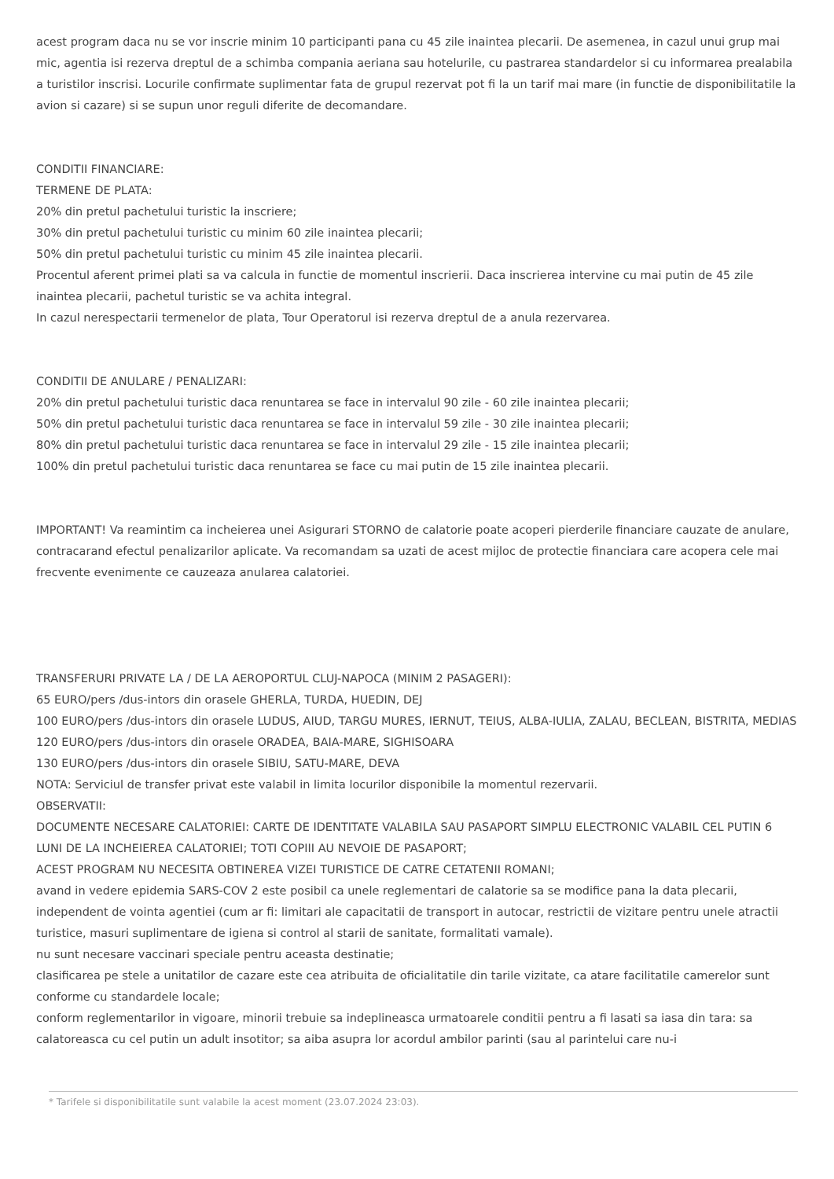acest program daca nu se vor inscrie minim 10 participanti pana cu 45 zile inaintea plecarii. De asemenea, in cazul unui grup mai mic, agentia isi rezerva dreptul de a schimba compania aeriana sau hotelurile, cu pastrarea standardelor si cu informarea prealabila a turistilor inscrisi. Locurile confirmate suplimentar fata de grupul rezervat pot fi la un tarif mai mare (in functie de disponibilitatile la avion si cazare) si se supun unor reguli diferite de decomandare.
CONDITII FINANCIARE:
TERMENE DE PLATA:
20% din pretul pachetului turistic la inscriere;
30% din pretul pachetului turistic cu minim 60 zile inaintea plecarii;
50% din pretul pachetului turistic cu minim 45 zile inaintea plecarii.
Procentul aferent primei plati sa va calcula in functie de momentul inscrierii. Daca inscrierea intervine cu mai putin de 45 zile inaintea plecarii, pachetul turistic se va achita integral.
In cazul nerespectarii termenelor de plata, Tour Operatorul isi rezerva dreptul de a anula rezervarea.
CONDITII DE ANULARE / PENALIZARI:
20% din pretul pachetului turistic daca renuntarea se face in intervalul 90 zile - 60 zile inaintea plecarii;
50% din pretul pachetului turistic daca renuntarea se face in intervalul 59 zile - 30 zile inaintea plecarii;
80% din pretul pachetului turistic daca renuntarea se face in intervalul 29 zile - 15 zile inaintea plecarii;
100% din pretul pachetului turistic daca renuntarea se face cu mai putin de 15 zile inaintea plecarii.
IMPORTANT! Va reamintim ca incheierea unei Asigurari STORNO de calatorie poate acoperi pierderile financiare cauzate de anulare, contracarand efectul penalizarilor aplicate. Va recomandam sa uzati de acest mijloc de protectie financiara care acopera cele mai frecvente evenimente ce cauzeaza anularea calatoriei.
TRANSFERURI PRIVATE LA / DE LA AEROPORTUL CLUJ-NAPOCA (MINIM 2 PASAGERI):
65 EURO/pers /dus-intors din orasele GHERLA, TURDA, HUEDIN, DEJ
100 EURO/pers /dus-intors din orasele LUDUS, AIUD, TARGU MURES, IERNUT, TEIUS, ALBA-IULIA, ZALAU, BECLEAN, BISTRITA, MEDIAS
120 EURO/pers /dus-intors din orasele ORADEA, BAIA-MARE, SIGHISOARA
130 EURO/pers /dus-intors din orasele SIBIU, SATU-MARE, DEVA
NOTA: Serviciul de transfer privat este valabil in limita locurilor disponibile la momentul rezervarii.
OBSERVATII:
DOCUMENTE NECESARE CALATORIEI: CARTE DE IDENTITATE VALABILA SAU PASAPORT SIMPLU ELECTRONIC VALABIL CEL PUTIN 6 LUNI DE LA INCHEIEREA CALATORIEI; TOTI COPIII AU NEVOIE DE PASAPORT;
ACEST PROGRAM NU NECESITA OBTINEREA VIZEI TURISTICE DE CATRE CETATENII ROMANI;
avand in vedere epidemia SARS-COV 2 este posibil ca unele reglementari de calatorie sa se modifice pana la data plecarii, independent de vointa agentiei (cum ar fi: limitari ale capacitatii de transport in autocar, restrictii de vizitare pentru unele atractii turistice, masuri suplimentare de igiena si control al starii de sanitate, formalitati vamale).
nu sunt necesare vaccinari speciale pentru aceasta destinatie;
clasificarea pe stele a unitatilor de cazare este cea atribuita de oficialitatile din tarile vizitate, ca atare facilitatile camerelor sunt conforme cu standardele locale;
conform reglementarilor in vigoare, minorii trebuie sa indeplineasca urmatoarele conditii pentru a fi lasati sa iasa din tara: sa calatoreasca cu cel putin un adult insotitor; sa aiba asupra lor acordul ambilor parinti (sau al parintelui care nu-i
* Tarifele si disponibilitatile sunt valabile la acest moment (23.07.2024 23:03).